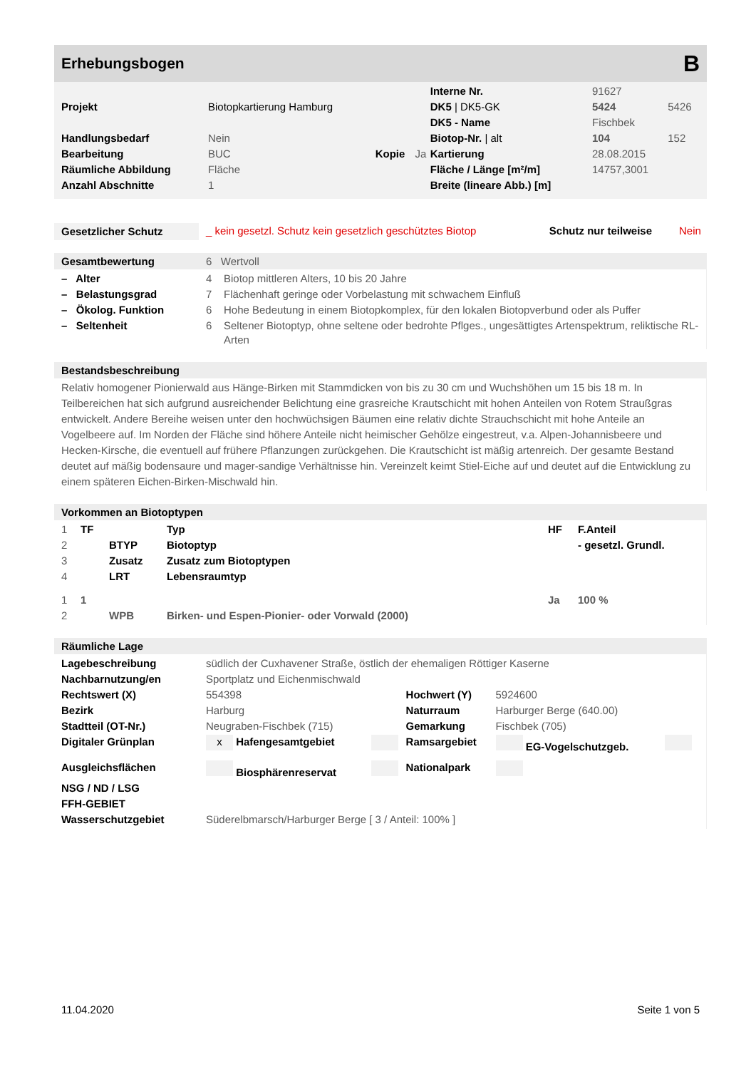Erhebungsbogen B
| | | | | Interne Nr. | 91627 | |
| Projekt | Biotopkartierung Hamburg | | | DK5 / DK5-GK | 5424 | 5426 |
| | | | | DK5 - Name | Fischbek | |
| Handlungsbedarf | Nein | | | Biotop-Nr. / alt | 104 | 152 |
| Bearbeitung | BUC | Kopie | Ja | Kartierung | 28.08.2015 | |
| Räumliche Abbildung | Fläche | | | Fläche / Länge [m²/m] | 14757,3001 | |
| Anzahl Abschnitte | 1 | | | Breite (lineare Abb.) [m] | | |
| Gesetzlicher Schutz | _ kein gesetzl. Schutz kein gesetzlich geschütztes Biotop | Schutz nur teilweise | Nein |
Gesamtbewertung 6 Wertvoll
| – Alter | 4 | Biotop mittleren Alters, 10 bis 20 Jahre |
| – Belastungsgrad | 7 | Flächenhaft geringe oder Vorbelastung mit schwachem Einfluß |
| – Ökolog. Funktion | 6 | Hohe Bedeutung in einem Biotopkomplex, für den lokalen Biotopverbund oder als Puffer |
| – Seltenheit | 6 | Seltener Biotoptyp, ohne seltene oder bedrohte Pflges., ungesättigtes Artenspektrum, reliktische RL-Arten |
Bestandsbeschreibung
Relativ homogener Pionierwald aus Hänge-Birken mit Stammdicken von bis zu 30 cm und Wuchshöhen um 15 bis 18 m. In Teilbereichen hat sich aufgrund ausreichender Belichtung eine grasreiche Krautschicht mit hohen Anteilen von Rotem Straußgras entwickelt. Andere Bereihe weisen unter den hochwüchsigen Bäumen eine relativ dichte Strauchschicht mit hohe Anteile an Vogelbeere auf. Im Norden der Fläche sind höhere Anteile nicht heimischer Gehölze eingestreut, v.a. Alpen-Johannisbeere und Hecken-Kirsche, die eventuell auf frühere Pflanzungen zurückgehen. Die Krautschicht ist mäßig artenreich. Der gesamte Bestand deutet auf mäßig bodensaure und mager-sandige Verhältnisse hin. Vereinzelt keimt Stiel-Eiche auf und deutet auf die Entwicklung zu einem späteren Eichen-Birken-Mischwald hin.
Vorkommen an Biotoptypen
| 1 | TF | | Typ | HF | F.Anteil |
| 2 | | BTYP | Biotoptyp | | - gesetzl. Grundl. |
| 3 | | Zusatz | Zusatz zum Biotoptypen | | |
| 4 | | LRT | Lebensraumtyp | | |
| 1 | 1 | | | Ja | 100 % |
| 2 | | WPB | Birken- und Espen-Pionier- oder Vorwald (2000) | | |
Räumliche Lage
| Lagebeschreibung | südlich der Cuxhavener Straße, östlich der ehemaligen Röttiger Kaserne | | | | |
| Nachbarnutzung/en | Sportplatz und Eichenmischwald | | | | |
| Rechtswert (X) | 554398 | | Hochwert (Y) | 5924600 | |
| Bezirk | Harburg | | Naturraum | Harburger Berge (640.00) | |
| Stadtteil (OT-Nr.) | Neugraben-Fischbek (715) | | Gemarkung | Fischbek (705) | |
| Digitaler Grünplan | x Hafengesamtgebiet | | Ramsargebiet | EG-Vogelschutzgeb. | |
| Ausgleichsflächen | Biosphärenreservat | | Nationalpark | | |
| NSG / ND / LSG | | | | | |
| FFH-GEBIET | | | | | |
| Wasserschutzgebiet | Süderelbmarsch/Harburger Berge [ 3 / Anteil: 100% ] | | | | |
11.04.2020 Seite 1 von 5